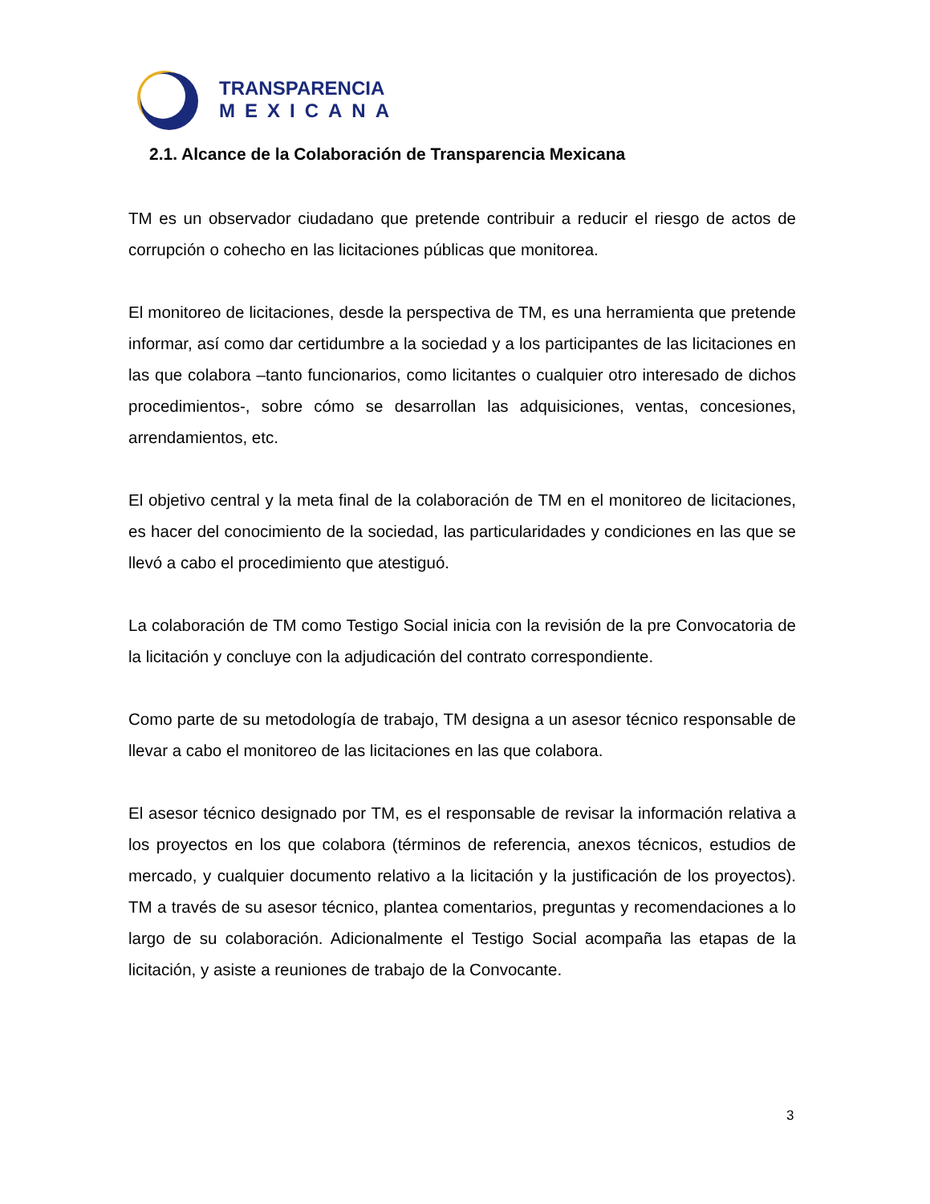TRANSPARENCIA
MEXICANA
2.1. Alcance de la Colaboración de Transparencia Mexicana
TM es un observador ciudadano que pretende contribuir a reducir el riesgo de actos de corrupción o cohecho en las licitaciones públicas que monitorea.
El monitoreo de licitaciones, desde la perspectiva de TM, es una herramienta que pretende informar, así como dar certidumbre a la sociedad y a los participantes de las licitaciones en las que colabora –tanto funcionarios, como licitantes o cualquier otro interesado de dichos procedimientos-, sobre cómo se desarrollan las adquisiciones, ventas, concesiones, arrendamientos, etc.
El objetivo central y la meta final de la colaboración de TM en el monitoreo de licitaciones, es hacer del conocimiento de la sociedad, las particularidades y condiciones en las que se llevó a cabo el procedimiento que atestiguó.
La colaboración de TM como Testigo Social inicia con la revisión de la pre Convocatoria de la licitación y concluye con la adjudicación del contrato correspondiente.
Como parte de su metodología de trabajo, TM designa a un asesor técnico responsable de llevar a cabo el monitoreo de las licitaciones en las que colabora.
El asesor técnico designado por TM, es el responsable de revisar la información relativa a los proyectos en los que colabora (términos de referencia, anexos técnicos, estudios de mercado, y cualquier documento relativo a la licitación y la justificación de los proyectos). TM a través de su asesor técnico, plantea comentarios, preguntas y recomendaciones a lo largo de su colaboración. Adicionalmente el Testigo Social acompaña las etapas de la licitación, y asiste a reuniones de trabajo de la Convocante.
3